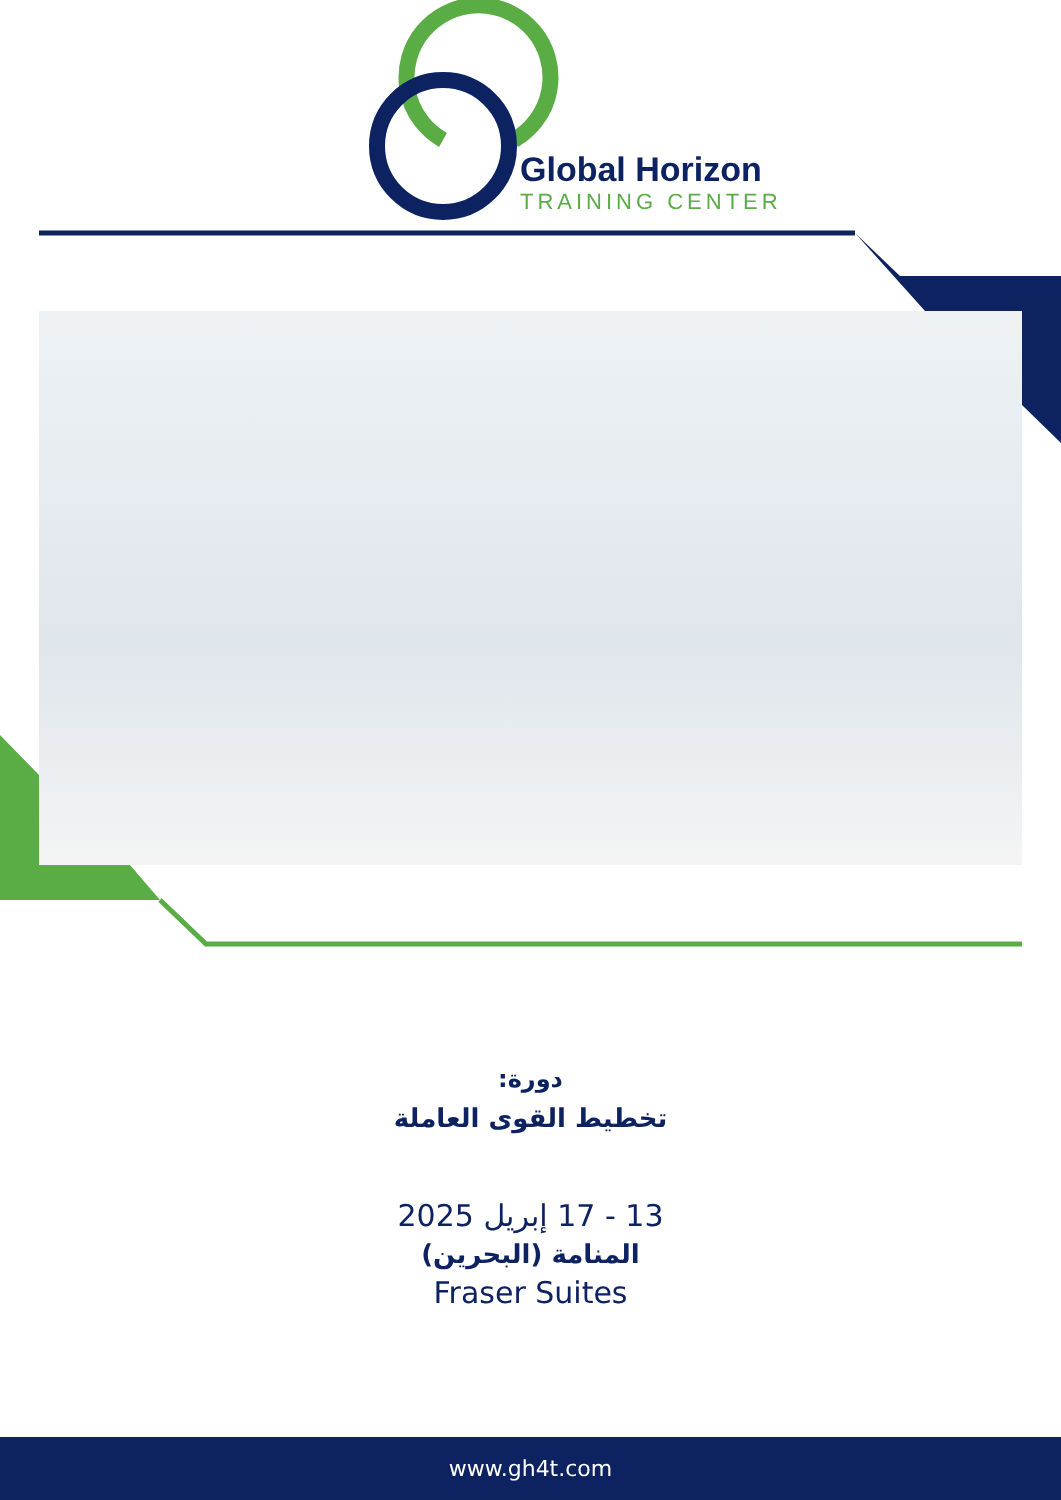Global Horizon
TRAINING CENTER
دورة:
تخطيط القوى العاملة
13 - 17 إبريل 2025
المنامة (البحرين)
Fraser Suites
www.gh4t.com